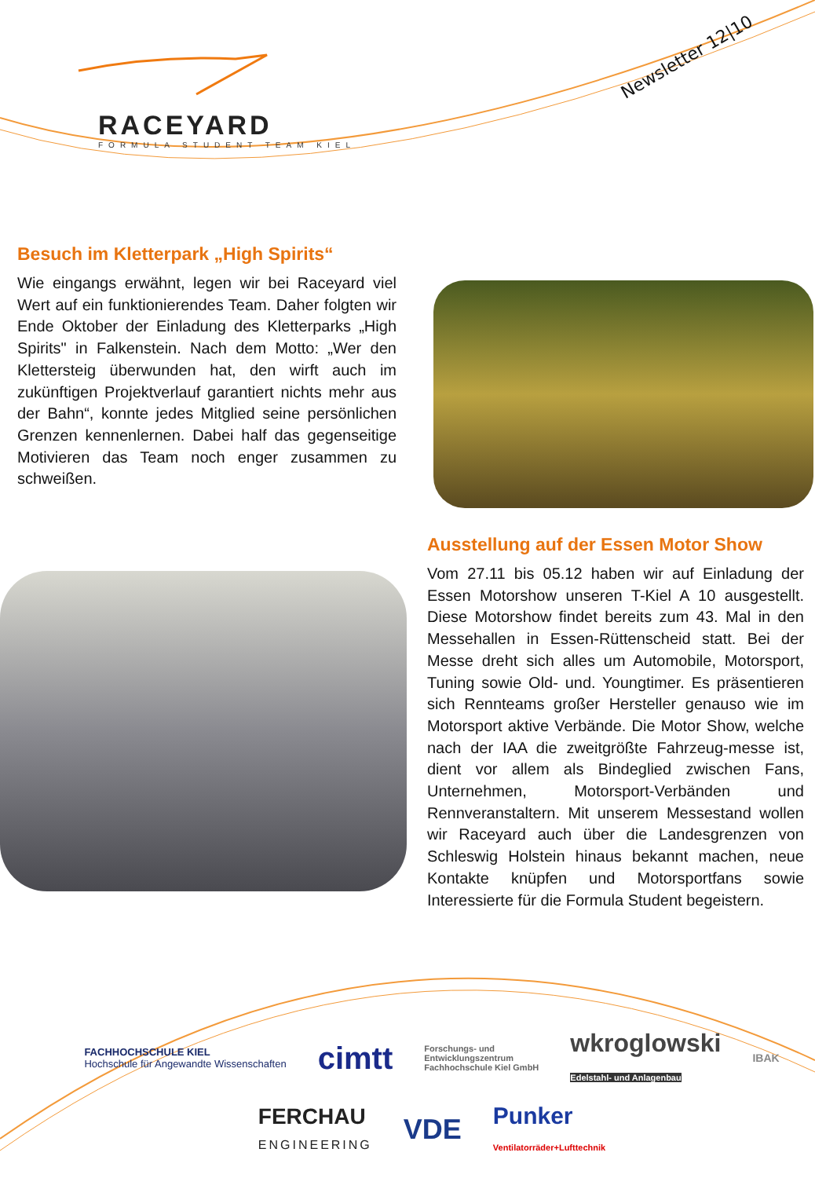RACEYARD
FORMULA STUDENT TEAM KIEL
Newsletter 12|10
Besuch im Kletterpark „High Spirits“
Wie eingangs erwähnt, legen wir bei Raceyard viel Wert auf ein funktionierendes Team. Daher folgten wir Ende Oktober der Einladung des Kletterparks „High Spirits" in Falkenstein. Nach dem Motto: „Wer den Klettersteig überwunden hat, den wirft auch im zukünftigen Projektverlauf garantiert nichts mehr aus der Bahn“, konnte jedes Mitglied seine persönlichen Grenzen kennenlernen. Dabei half das gegenseitige Motivieren das Team noch enger zusammen zu schweißen.
Ausstellung auf der Essen Motor Show
Vom 27.11 bis 05.12 haben wir auf Einladung der Essen Motorshow unseren T-Kiel A 10 ausgestellt. Diese Motorshow findet bereits zum 43. Mal in den Messehallen in Essen-Rüttenscheid statt. Bei der Messe dreht sich alles um Automobile, Motorsport, Tuning sowie Old- und. Youngtimer. Es präsentieren sich Rennteams großer Hersteller genauso wie im Motorsport aktive Verbände. Die Motor Show, welche nach der IAA die zweitgrößte Fahrzeug-messe ist, dient vor allem als Bindeglied zwischen Fans, Unternehmen, Motorsport-Verbänden und Rennveranstaltern. Mit unserem Messestand wollen wir Raceyard auch über die Landesgrenzen von Schleswig Holstein hinaus bekannt machen, neue Kontakte knüpfen und Motorsportfans sowie Interessierte für die Formula Student begeistern.
FACHHOCHSCHULE KIEL
Hochschule für Angewandte Wissenschaften cimtt Forschungs- und
Entwicklungszentrum
Fachhochschule Kiel GmbH wkroglowski
Edelstahl- und Anlagenbau IBAK FERCHAU
ENGINEERING VDE Punker
Ventilatorräder+Lufttechnik